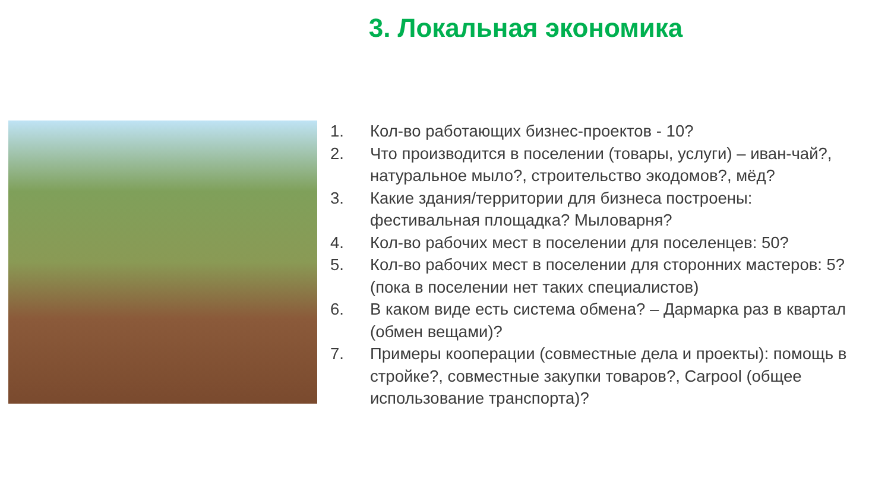3. Локальная экономика
1. Кол-во работающих бизнес-проектов - 10?
2. Что производится в поселении (товары, услуги) – иван-чай?, натуральное мыло?, строительство экодомов?, мёд?
3. Какие здания/территории для бизнеса построены: фестивальная площадка? Мыловарня?
4. Кол-во рабочих мест в поселении для поселенцев: 50?
5. Кол-во рабочих мест в поселении для сторонних мастеров: 5? (пока в поселении нет таких специалистов)
6. В каком виде есть система обмена? – Дармарка раз в квартал (обмен вещами)?
7. Примеры кооперации (совместные дела и проекты): помощь в стройке?, совместные закупки товаров?, Carpool (общее использование транспорта)?